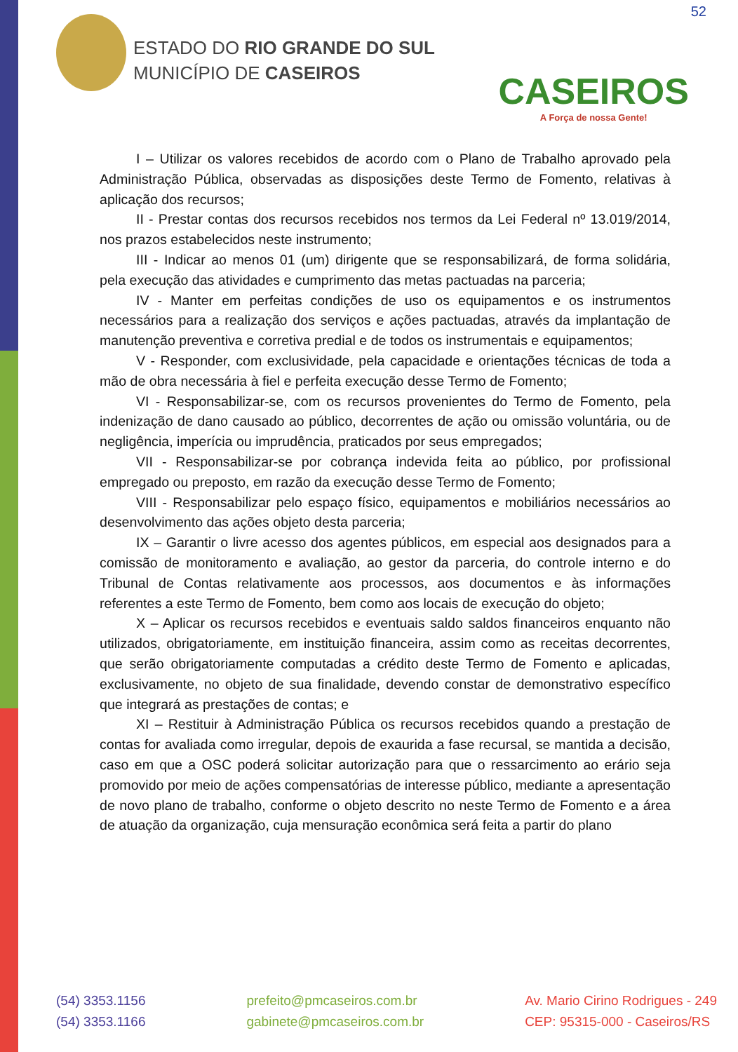52
ESTADO DO RIO GRANDE DO SUL
MUNICÍPIO DE CASEIROS
CASEIROS
A Força de nossa Gente!
I – Utilizar os valores recebidos de acordo com o Plano de Trabalho aprovado pela Administração Pública, observadas as disposições deste Termo de Fomento, relativas à aplicação dos recursos;
II - Prestar contas dos recursos recebidos nos termos da Lei Federal nº 13.019/2014, nos prazos estabelecidos neste instrumento;
III - Indicar ao menos 01 (um) dirigente que se responsabilizará, de forma solidária, pela execução das atividades e cumprimento das metas pactuadas na parceria;
IV - Manter em perfeitas condições de uso os equipamentos e os instrumentos necessários para a realização dos serviços e ações pactuadas, através da implantação de manutenção preventiva e corretiva predial e de todos os instrumentais e equipamentos;
V - Responder, com exclusividade, pela capacidade e orientações técnicas de toda a mão de obra necessária à fiel e perfeita execução desse Termo de Fomento;
VI - Responsabilizar-se, com os recursos provenientes do Termo de Fomento, pela indenização de dano causado ao público, decorrentes de ação ou omissão voluntária, ou de negligência, imperícia ou imprudência, praticados por seus empregados;
VII - Responsabilizar-se por cobrança indevida feita ao público, por profissional empregado ou preposto, em razão da execução desse Termo de Fomento;
VIII - Responsabilizar pelo espaço físico, equipamentos e mobiliários necessários ao desenvolvimento das ações objeto desta parceria;
IX – Garantir o livre acesso dos agentes públicos, em especial aos designados para a comissão de monitoramento e avaliação, ao gestor da parceria, do controle interno e do Tribunal de Contas relativamente aos processos, aos documentos e às informações referentes a este Termo de Fomento, bem como aos locais de execução do objeto;
X – Aplicar os recursos recebidos e eventuais saldo saldos financeiros enquanto não utilizados, obrigatoriamente, em instituição financeira, assim como as receitas decorrentes, que serão obrigatoriamente computadas a crédito deste Termo de Fomento e aplicadas, exclusivamente, no objeto de sua finalidade, devendo constar de demonstrativo específico que integrará as prestações de contas; e
XI – Restituir à Administração Pública os recursos recebidos quando a prestação de contas for avaliada como irregular, depois de exaurida a fase recursal, se mantida a decisão, caso em que a OSC poderá solicitar autorização para que o ressarcimento ao erário seja promovido por meio de ações compensatórias de interesse público, mediante a apresentação de novo plano de trabalho, conforme o objeto descrito no neste Termo de Fomento e a área de atuação da organização, cuja mensuração econômica será feita a partir do plano
(54) 3353.1156
(54) 3353.1166
prefeito@pmcaseiros.com.br
gabinete@pmcaseiros.com.br
Av. Mario Cirino Rodrigues - 249
CEP: 95315-000 - Caseiros/RS